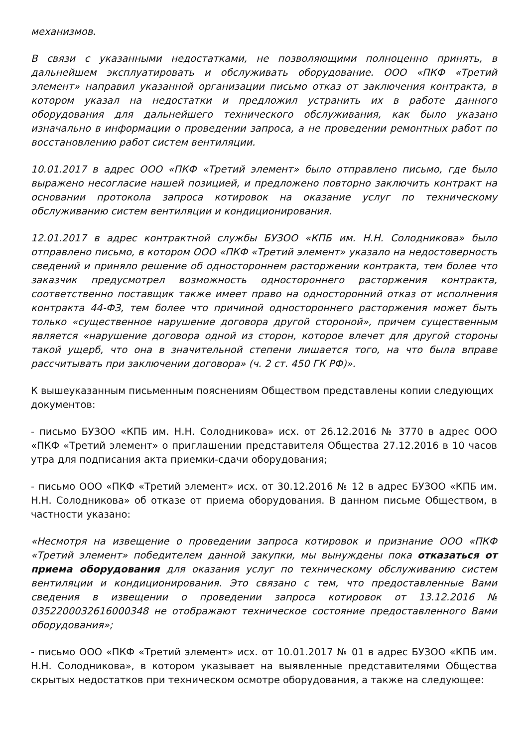механизмов.
В связи с указанными недостатками, не позволяющими полноценно принять, в дальнейшем эксплуатировать и обслуживать оборудование. ООО «ПКФ «Третий элемент» направил указанной организации письмо отказ от заключения контракта, в котором указал на недостатки и предложил устранить их в работе данного оборудования для дальнейшего технического обслуживания, как было указано изначально в информации о проведении запроса, а не проведении ремонтных работ по восстановлению работ систем вентиляции.
10.01.2017 в адрес ООО «ПКФ «Третий элемент» было отправлено письмо, где было выражено несогласие нашей позицией, и предложено повторно заключить контракт на основании протокола запроса котировок на оказание услуг по техническому обслуживанию систем вентиляции и кондиционирования.
12.01.2017 в адрес контрактной службы БУЗОО «КПБ им. Н.Н. Солодникова» было отправлено письмо, в котором ООО «ПКФ «Третий элемент» указало на недостоверность сведений и приняло решение об одностороннем расторжении контракта, тем более что заказчик предусмотрел возможность одностороннего расторжения контракта, соответственно поставщик также имеет право на односторонний отказ от исполнения контракта 44-ФЗ, тем более что причиной одностороннего расторжения может быть только «существенное нарушение договора другой стороной», причем существенным является «нарушение договора одной из сторон, которое влечет для другой стороны такой ущерб, что она в значительной степени лишается того, на что была вправе рассчитывать при заключении договора» (ч. 2 ст. 450 ГК РФ)».
К вышеуказанным письменным пояснениям Обществом представлены копии следующих документов:
- письмо БУЗОО «КПБ им. Н.Н. Солодникова» исх. от 26.12.2016 № 3770 в адрес ООО «ПКФ «Третий элемент» о приглашении представителя Общества 27.12.2016 в 10 часов утра для подписания акта приемки-сдачи оборудования;
- письмо ООО «ПКФ «Третий элемент» исх. от 30.12.2016 № 12 в адрес БУЗОО «КПБ им. Н.Н. Солодникова» об отказе от приема оборудования. В данном письме Обществом, в частности указано:
«Несмотря на извещение о проведении запроса котировок и признание ООО «ПКФ «Третий элемент» победителем данной закупки, мы вынуждены пока отказаться от приема оборудования для оказания услуг по техническому обслуживанию систем вентиляции и кондиционирования. Это связано с тем, что предоставленные Вами сведения в извещении о проведении запроса котировок от 13.12.2016 № 0352200032616000348 не отображают техническое состояние предоставленного Вами оборудования»;
- письмо ООО «ПКФ «Третий элемент» исх. от 10.01.2017 № 01 в адрес БУЗОО «КПБ им. Н.Н. Солодникова», в котором указывает на выявленные представителями Общества скрытых недостатков при техническом осмотре оборудования, а также на следующее: